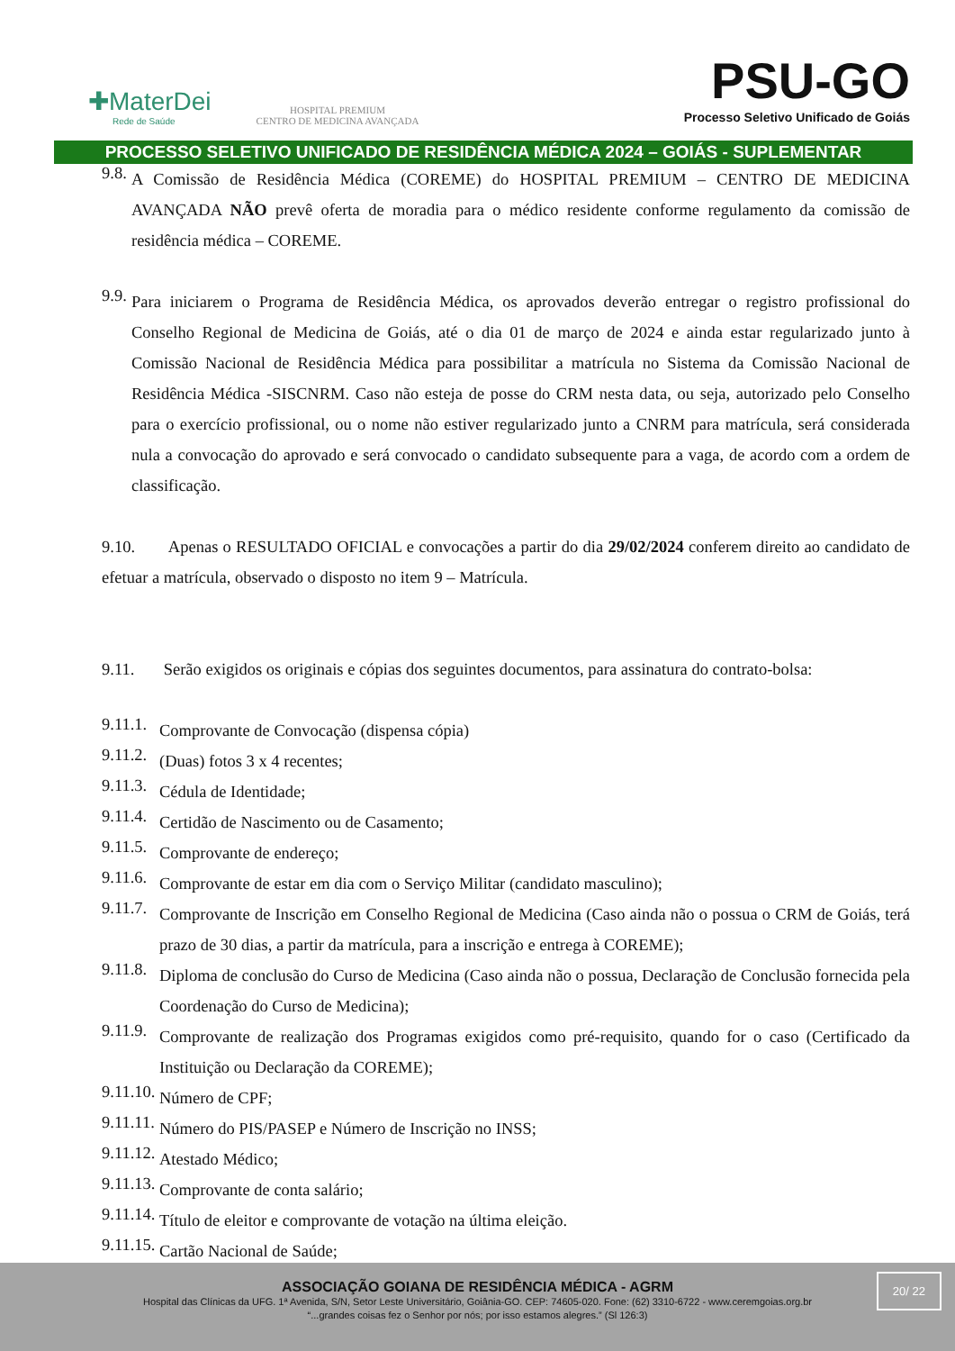✚MaterDei
Rede de Saúde
HOSPITAL PREMIUM
CENTRO DE MEDICINA AVANÇADA
PSU-GO
Processo Seletivo Unificado de Goiás
PROCESSO SELETIVO UNIFICADO DE RESIDÊNCIA MÉDICA 2024 – GOIÁS - SUPLEMENTAR
9.8.
A Comissão de Residência Médica (COREME) do HOSPITAL PREMIUM – CENTRO DE MEDICINA AVANÇADA NÃO prevê oferta de moradia para o médico residente conforme regulamento da comissão de residência médica – COREME.
9.9.
Para iniciarem o Programa de Residência Médica, os aprovados deverão entregar o registro profissional do Conselho Regional de Medicina de Goiás, até o dia 01 de março de 2024 e ainda estar regularizado junto à Comissão Nacional de Residência Médica para possibilitar a matrícula no Sistema da Comissão Nacional de Residência Médica -SISCNRM. Caso não esteja de posse do CRM nesta data, ou seja, autorizado pelo Conselho para o exercício profissional, ou o nome não estiver regularizado junto a CNRM para matrícula, será considerada nula a convocação do aprovado e será convocado o candidato subsequente para a vaga, de acordo com a ordem de classificação.
9.10. Apenas o RESULTADO OFICIAL e convocações a partir do dia 29/02/2024 conferem direito ao candidato de efetuar a matrícula, observado o disposto no item 9 – Matrícula.
9.11. Serão exigidos os originais e cópias dos seguintes documentos, para assinatura do contrato-bolsa:
9.11.1.
Comprovante de Convocação (dispensa cópia)
9.11.2.
(Duas) fotos 3 x 4 recentes;
9.11.3.
Cédula de Identidade;
9.11.4.
Certidão de Nascimento ou de Casamento;
9.11.5.
Comprovante de endereço;
9.11.6.
Comprovante de estar em dia com o Serviço Militar (candidato masculino);
9.11.7.
Comprovante de Inscrição em Conselho Regional de Medicina (Caso ainda não o possua o CRM de Goiás, terá prazo de 30 dias, a partir da matrícula, para a inscrição e entrega à COREME);
9.11.8.
Diploma de conclusão do Curso de Medicina (Caso ainda não o possua, Declaração de Conclusão fornecida pela Coordenação do Curso de Medicina);
9.11.9.
Comprovante de realização dos Programas exigidos como pré-requisito, quando for o caso (Certificado da Instituição ou Declaração da COREME);
9.11.10.
Número de CPF;
9.11.11.
Número do PIS/PASEP e Número de Inscrição no INSS;
9.11.12.
Atestado Médico;
9.11.13.
Comprovante de conta salário;
9.11.14.
Título de eleitor e comprovante de votação na última eleição.
9.11.15.
Cartão Nacional de Saúde;
ASSOCIAÇÃO GOIANA DE RESIDÊNCIA MÉDICA - AGRM
Hospital das Clínicas da UFG. 1ª Avenida, S/N, Setor Leste Universitário, Goiânia-GO. CEP: 74605-020. Fone: (62) 3310-6722 - www.ceremgoias.org.br
“...grandes coisas fez o Senhor por nós; por isso estamos alegres.” (Sl 126:3)
20/ 22